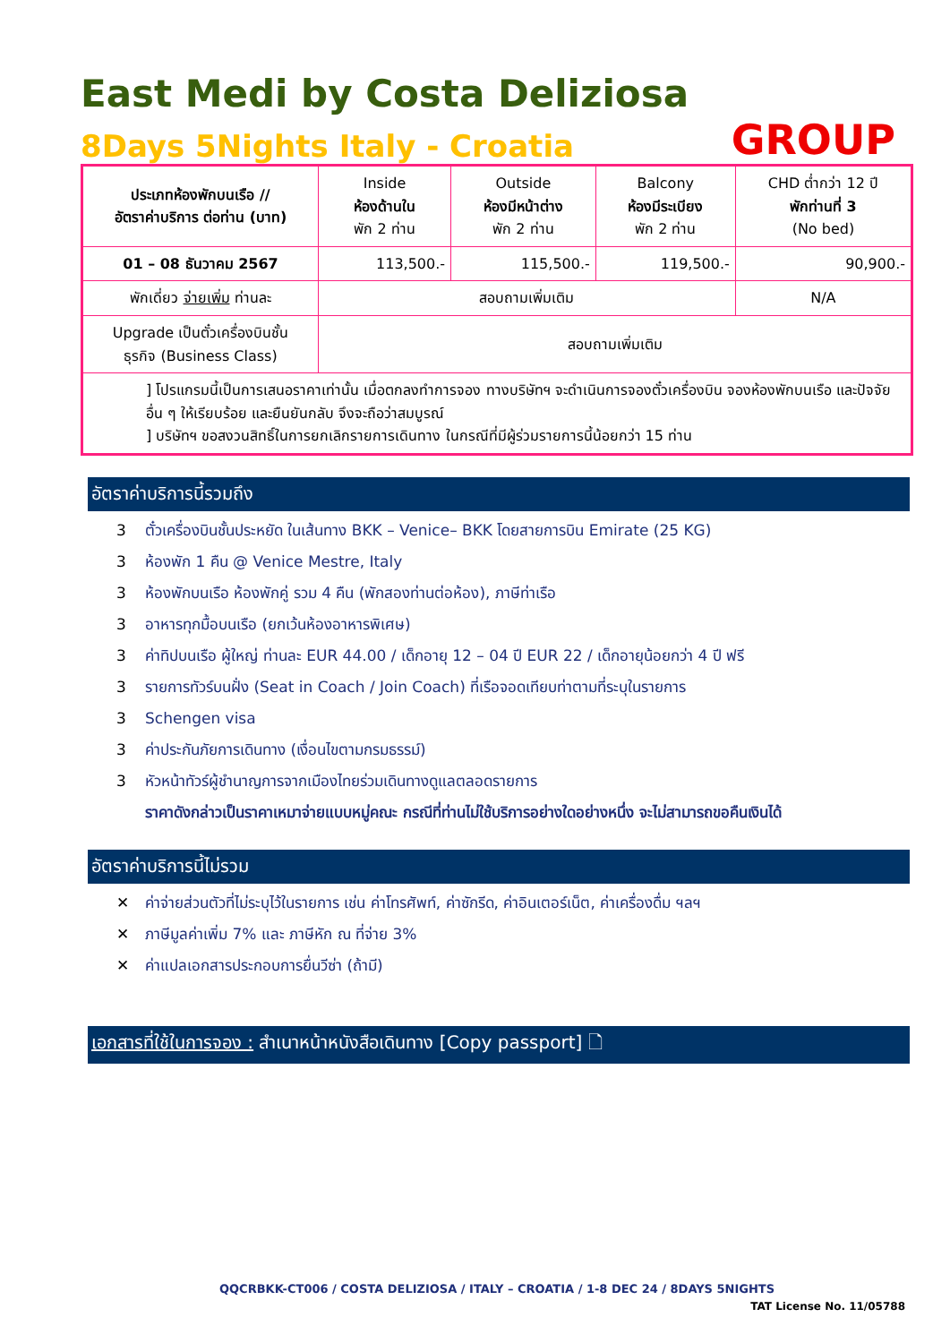East Medi by Costa Deliziosa
8Days 5Nights Italy - Croatia GROUP
| ประเภทห้องพักบนเรือ // อัตราค่าบริการ ต่อท่าน (บาท) | Inside ห้องด้านใน พัก 2 ท่าน | Outside ห้องมีหน้าต่าง พัก 2 ท่าน | Balcony ห้องมีระเบียง พัก 2 ท่าน | CHD ต่ำกว่า 12 ปี พักท่านที่ 3 (No bed) |
| --- | --- | --- | --- | --- |
| 01 – 08 ธันวาคม 2567 | 113,500.- | 115,500.- | 119,500.- | 90,900.- |
| พักเดี่ยว จ่ายเพิ่ม ท่านละ | สอบถามเพิ่มเติม | | | N/A |
| Upgrade เป็นตั๋วเครื่องบินชั้น ธุรกิจ (Business Class) | สอบถามเพิ่มเติม | | | |
| ] โปรแกรมนี้เป็นการเสนอราคาเท่านั้น เมื่อตกลงทำการจอง ทางบริษัทฯ จะดำเนินการจองตั๋วเครื่องบิน จองห้องพักบนเรือ และปัจจัยอื่น ๆ ให้เรียบร้อย และยืนยันกลับ จึงจะถือว่าสมบูรณ์ ] บริษัทฯ ขอสงวนสิทธิ์ในการยกเลิกรายการเดินทาง ในกรณีที่มีผู้ร่วมรายการนี้น้อยกว่า 15 ท่าน | | | | |
อัตราค่าบริการนี้รวมถึง
3 ตั๋วเครื่องบินชั้นประหยัด ในเส้นทาง BKK – Venice– BKK โดยสายการบิน Emirate (25 KG)
3 ห้องพัก 1 คืน @ Venice Mestre, Italy
3 ห้องพักบนเรือ ห้องพักคู่ รวม 4 คืน (พักสองท่านต่อห้อง), ภาษีท่าเรือ
3 อาหารทุกมื้อบนเรือ (ยกเว้นห้องอาหารพิเศษ)
3 ค่าทิปบนเรือ ผู้ใหญ่ ท่านละ EUR 44.00 / เด็กอายุ 12 – 04 ปี EUR 22 / เด็กอายุน้อยกว่า 4 ปี ฟรี
3 รายการทัวร์บนฝั่ง (Seat in Coach / Join Coach) ที่เรือจอดเทียบท่าตามที่ระบุในรายการ
3 Schengen visa
3 ค่าประกันภัยการเดินทาง (เงื่อนไขตามกรมธรรม์)
3 หัวหน้าทัวร์ผู้ชำนาญการจากเมืองไทยร่วมเดินทางดูแลตลอดรายการ
ราคาดังกล่าวเป็นราคาเหมาจ่ายแบบหมู่คณะ กรณีที่ท่านไม่ใช้บริการอย่างใดอย่างหนึ่ง จะไม่สามารถขอคืนเงินได้
อัตราค่าบริการนี้ไม่รวม
✕ ค่าจ่ายส่วนตัวที่ไม่ระบุไว้ในรายการ เช่น ค่าโทรศัพท์, ค่าซักรีด, ค่าอินเตอร์เน็ต, ค่าเครื่องดื่ม ฯลฯ
✕ ภาษีมูลค่าเพิ่ม 7% และ ภาษีหัก ณ ที่จ่าย 3%
✕ ค่าแปลเอกสารประกอบการยื่นวีซ่า (ถ้ามี)
เอกสารที่ใช้ในการจอง : สำเนาหน้าหนังสือเดินทาง [Copy passport] 🗋
QQCRBKK-CT006 / COSTA DELIZIOSA / ITALY – CROATIA / 1-8 DEC 24 / 8DAYS 5NIGHTS
TAT License No. 11/05788